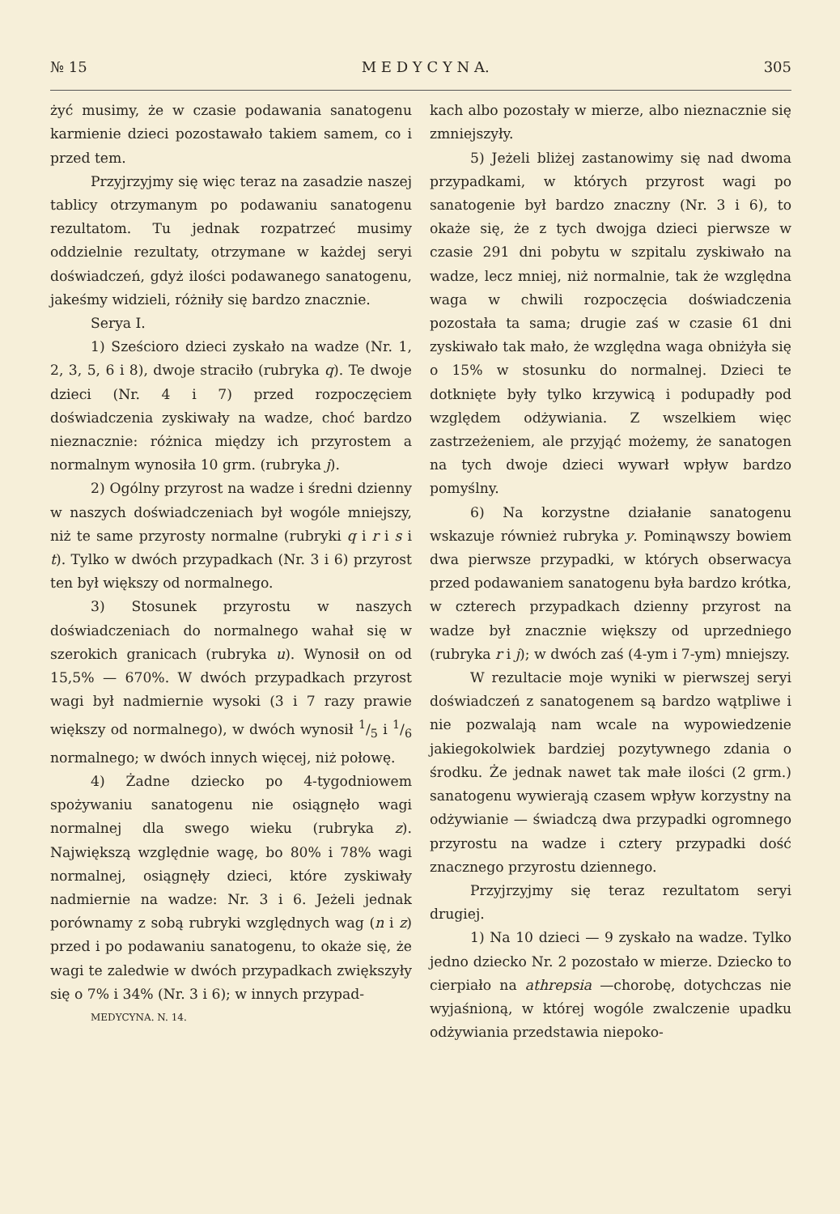№ 15 M E D Y C Y N A. 305
żyć musimy, że w czasie podawania sanatogenu karmienie dzieci pozostawało takiem samem, co i przed tem.
Przyjrzyjmy się więc teraz na zasadzie naszej tablicy otrzymanym po podawaniu sanatogenu rezultatom. Tu jednak rozpatrzeć musimy oddzielnie rezultaty, otrzymane w każdej seryi doświadczeń, gdyż ilości podawanego sanatogenu, jakeśmy widzieli, różniły się bardzo znacznie.
Serya I.
1) Sześcioro dzieci zyskało na wadze (Nr. 1, 2, 3, 5, 6 i 8), dwoje straciło (rubryka q). Te dwoje dzieci (Nr. 4 i 7) przed rozpoczęciem doświadczenia zyskiwały na wadze, choć bardzo nieznacznie: różnica między ich przyrostem a normalnym wynosiła 10 grm. (rubryka j).
2) Ogólny przyrost na wadze i średni dzienny w naszych doświadczeniach był wogóle mniejszy, niż te same przyrosty normalne (rubryki q i r i s i t). Tylko w dwóch przypadkach (Nr. 3 i 6) przyrost ten był większy od normalnego.
3) Stosunek przyrostu w naszych doświadczeniach do normalnego wahał się w szerokich granicach (rubryka u). Wynosił on od 15,5% — 670%. W dwóch przypadkach przyrost wagi był nadmiernie wysoki (3 i 7 razy prawie większy od normalnego), w dwóch wynosił 1/5 i 1/6 normalnego; w dwóch innych więcej, niż połowę.
4) Żadne dziecko po 4-tygodniowem spożywaniu sanatogenu nie osiągnęło wagi normalnej dla swego wieku (rubryka z). Największą względnie wagę, bo 80% i 78% wagi normalnej, osiągnęły dzieci, które zyskiwały nadmiernie na wadze: Nr. 3 i 6. Jeżeli jednak porównamy z sobą rubryki względnych wag (n i z) przed i po podawaniu sanatogenu, to okaże się, że wagi te zaledwie w dwóch przypadkach zwiększyły się o 7% i 34% (Nr. 3 i 6); w innych przypad-
MEDYCYNA. N. 14.
kach albo pozostały w mierze, albo nieznacznie się zmniejszyły.
5) Jeżeli bliżej zastanowimy się nad dwoma przypadkami, w których przyrost wagi po sanatogenie był bardzo znaczny (Nr. 3 i 6), to okaże się, że z tych dwojga dzieci pierwsze w czasie 291 dni pobytu w szpitalu zyskiwało na wadze, lecz mniej, niż normalnie, tak że względna waga w chwili rozpoczęcia doświadczenia pozostała ta sama; drugie zaś w czasie 61 dni zyskiwało tak mało, że względna waga obniżyła się o 15% w stosunku do normalnej. Dzieci te dotknięte były tylko krzywicą i podupadły pod względem odżywiania. Z wszelkiem więc zastrzeżeniem, ale przyjąć możemy, że sanatogen na tych dwoje dzieci wywarł wpływ bardzo pomyślny.
6) Na korzystne działanie sanatogenu wskazuje również rubryka y. Pominąwszy bowiem dwa pierwsze przypadki, w których obserwacya przed podawaniem sanatogenu była bardzo krótka, w czterech przypadkach dzienny przyrost na wadze był znacznie większy od uprzedniego (rubryka r i j); w dwóch zaś (4-ym i 7-ym) mniejszy.
W rezultacie moje wyniki w pierwszej seryi doświadczeń z sanatogenem są bardzo wątpliwe i nie pozwalają nam wcale na wypowiedzenie jakiegokolwiek bardziej pozytywnego zdania o środku. Że jednak nawet tak małe ilości (2 grm.) sanatogenu wywierają czasem wpływ korzystny na odżywianie — świadczą dwa przypadki ogromnego przyrostu na wadze i cztery przypadki dość znacznego przyrostu dziennego.
Przyjrzyjmy się teraz rezultatom seryi drugiej.
1) Na 10 dzieci — 9 zyskało na wadze. Tylko jedno dziecko Nr. 2 pozostało w mierze. Dziecko to cierpiało na athrepsia —chorobę, dotychczas nie wyjaśnioną, w której wogóle zwalczenie upadku odżywiania przedstawia niepoko-